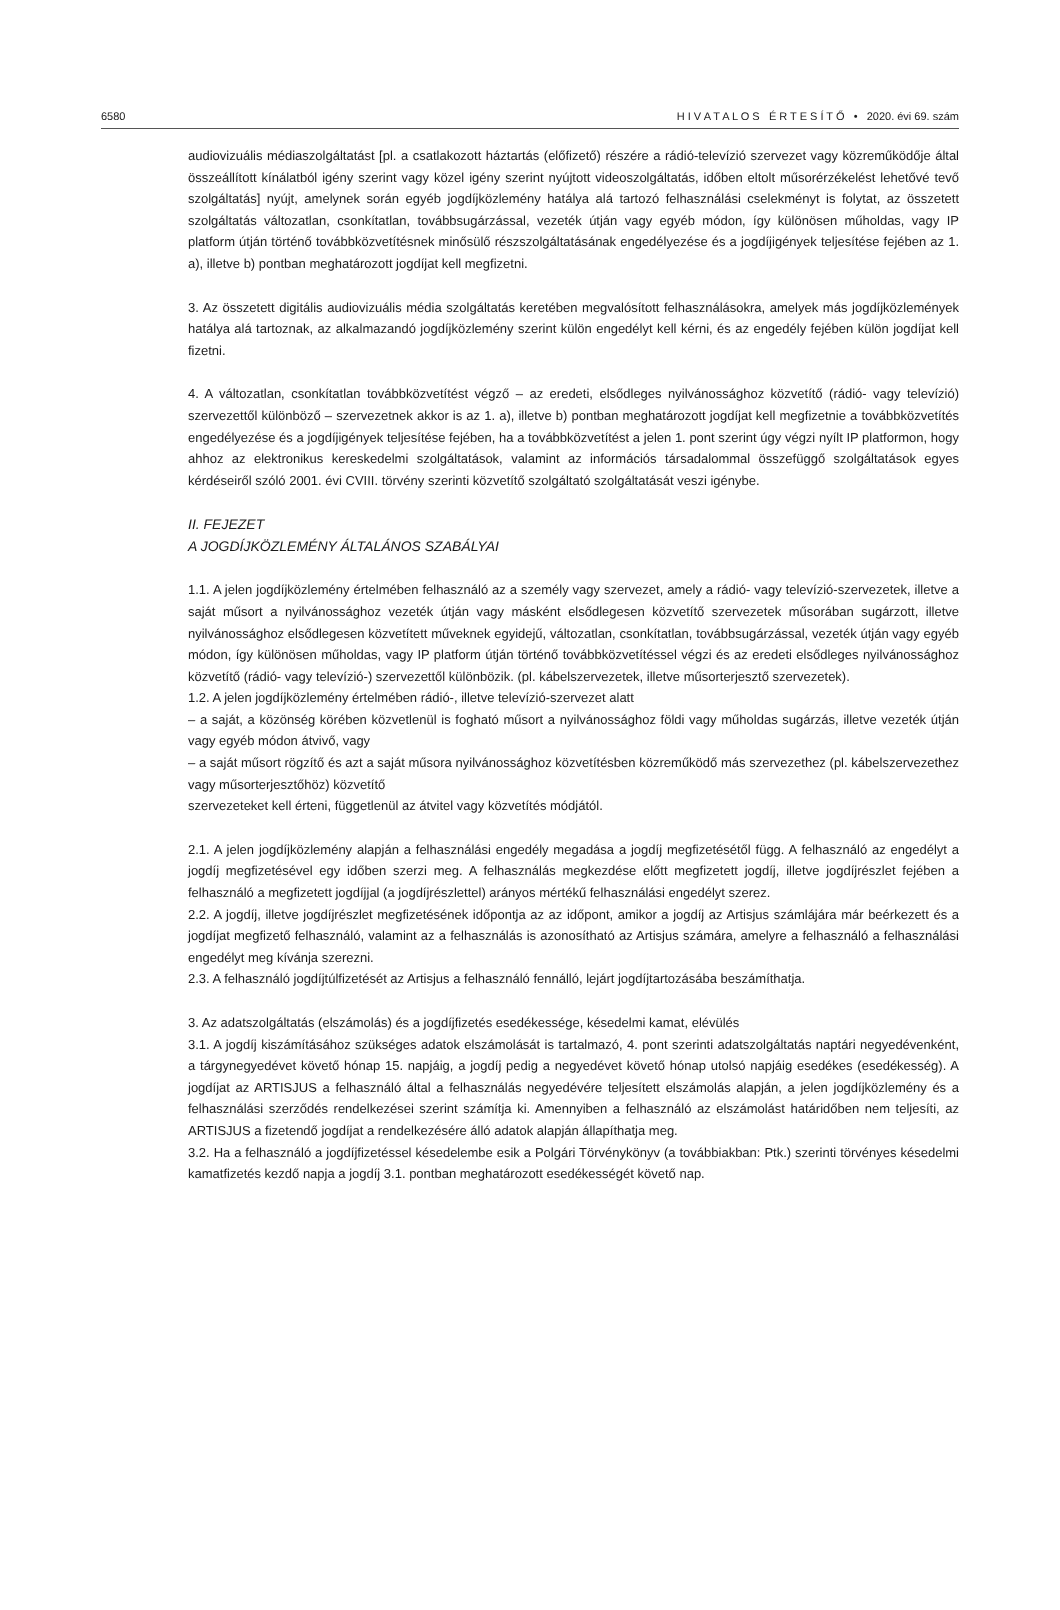6580 H I V A T A L O S É R T E S Í T Ő • 2020. évi 69. szám
audiovizuális médiaszolgáltatást [pl. a csatlakozott háztartás (előfizető) részére a rádió-televízió szervezet vagy közreműködője által összeállított kínálatból igény szerint vagy közel igény szerint nyújtott videoszolgáltatás, időben eltolt műsorérzékelést lehetővé tevő szolgáltatás] nyújt, amelynek során egyéb jogdíjközlemény hatálya alá tartozó felhasználási cselekményt is folytat, az összetett szolgáltatás változatlan, csonkítatlan, továbbsugárzással, vezeték útján vagy egyéb módon, így különösen műholdas, vagy IP platform útján történő továbbközvetítésnek minősülő részszolgáltatásának engedélyezése és a jogdíjigények teljesítése fejében az 1. a), illetve b) pontban meghatározott jogdíjat kell megfizetni.
3. Az összetett digitális audiovizuális média szolgáltatás keretében megvalósított felhasználásokra, amelyek más jogdíjközlemények hatálya alá tartoznak, az alkalmazandó jogdíjközlemény szerint külön engedélyt kell kérni, és az engedély fejében külön jogdíjat kell fizetni.
4. A változatlan, csonkítatlan továbbközvetítést végző – az eredeti, elsődleges nyilvánossághoz közvetítő (rádió- vagy televízió) szervezettől különböző – szervezetnek akkor is az 1. a), illetve b) pontban meghatározott jogdíjat kell megfizetnie a továbbközvetítés engedélyezése és a jogdíjigények teljesítése fejében, ha a továbbközvetítést a jelen 1. pont szerint úgy végzi nyílt IP platformon, hogy ahhoz az elektronikus kereskedelmi szolgáltatások, valamint az információs társadalommal összefüggő szolgáltatások egyes kérdéseiről szóló 2001. évi CVIII. törvény szerinti közvetítő szolgáltató szolgáltatását veszi igénybe.
II. FEJEZET
A JOGDÍJKÖZLEMÉNY ÁLTALÁNOS SZABÁLYAI
1.1. A jelen jogdíjközlemény értelmében felhasználó az a személy vagy szervezet, amely a rádió- vagy televízió-szervezetek, illetve a saját műsort a nyilvánossághoz vezeték útján vagy másként elsődlegesen közvetítő szervezetek műsorában sugárzott, illetve nyilvánossághoz elsődlegesen közvetített műveknek egyidejű, változatlan, csonkítatlan, továbbsugárzással, vezeték útján vagy egyéb módon, így különösen műholdas, vagy IP platform útján történő továbbközvetítéssel végzi és az eredeti elsődleges nyilvánossághoz közvetítő (rádió- vagy televízió-) szervezettől különbözik. (pl. kábelszervezetek, illetve műsorterjesztő szervezetek).
1.2. A jelen jogdíjközlemény értelmében rádió-, illetve televízió-szervezet alatt
– a saját, a közönség körében közvetlenül is fogható műsort a nyilvánossághoz földi vagy műholdas sugárzás, illetve vezeték útján vagy egyéb módon átvivő, vagy
– a saját műsort rögzítő és azt a saját műsora nyilvánossághoz közvetítésben közreműködő más szervezethez (pl. kábelszervezethez vagy műsorterjesztőhöz) közvetítő
szervezeteket kell érteni, függetlenül az átvitel vagy közvetítés módjától.
2.1. A jelen jogdíjközlemény alapján a felhasználási engedély megadása a jogdíj megfizetésétől függ. A felhasználó az engedélyt a jogdíj megfizetésével egy időben szerzi meg. A felhasználás megkezdése előtt megfizetett jogdíj, illetve jogdíjrészlet fejében a felhasználó a megfizetett jogdíjjal (a jogdíjrészlettel) arányos mértékű felhasználási engedélyt szerez.
2.2. A jogdíj, illetve jogdíjrészlet megfizetésének időpontja az az időpont, amikor a jogdíj az Artisjus számlájára már beérkezett és a jogdíjat megfizető felhasználó, valamint az a felhasználás is azonosítható az Artisjus számára, amelyre a felhasználó a felhasználási engedélyt meg kívánja szerezni.
2.3. A felhasználó jogdíjtúlfizetését az Artisjus a felhasználó fennálló, lejárt jogdíjtartozásába beszámíthatja.
3. Az adatszolgáltatás (elszámolás) és a jogdíjfizetés esedékessége, késedelmi kamat, elévülés
3.1. A jogdíj kiszámításához szükséges adatok elszámolását is tartalmazó, 4. pont szerinti adatszolgáltatás naptári negyedévenként, a tárgynegyedévet követő hónap 15. napjáig, a jogdíj pedig a negyedévet követő hónap utolsó napjáig esedékes (esedékesség). A jogdíjat az ARTISJUS a felhasználó által a felhasználás negyedévére teljesített elszámolás alapján, a jelen jogdíjközlemény és a felhasználási szerződés rendelkezései szerint számítja ki. Amennyiben a felhasználó az elszámolást határidőben nem teljesíti, az ARTISJUS a fizetendő jogdíjat a rendelkezésére álló adatok alapján állapíthatja meg.
3.2. Ha a felhasználó a jogdíjfizetéssel késedelembe esik a Polgári Törvénykönyv (a továbbiakban: Ptk.) szerinti törvényes késedelmi kamatfizetés kezdő napja a jogdíj 3.1. pontban meghatározott esedékességét követő nap.